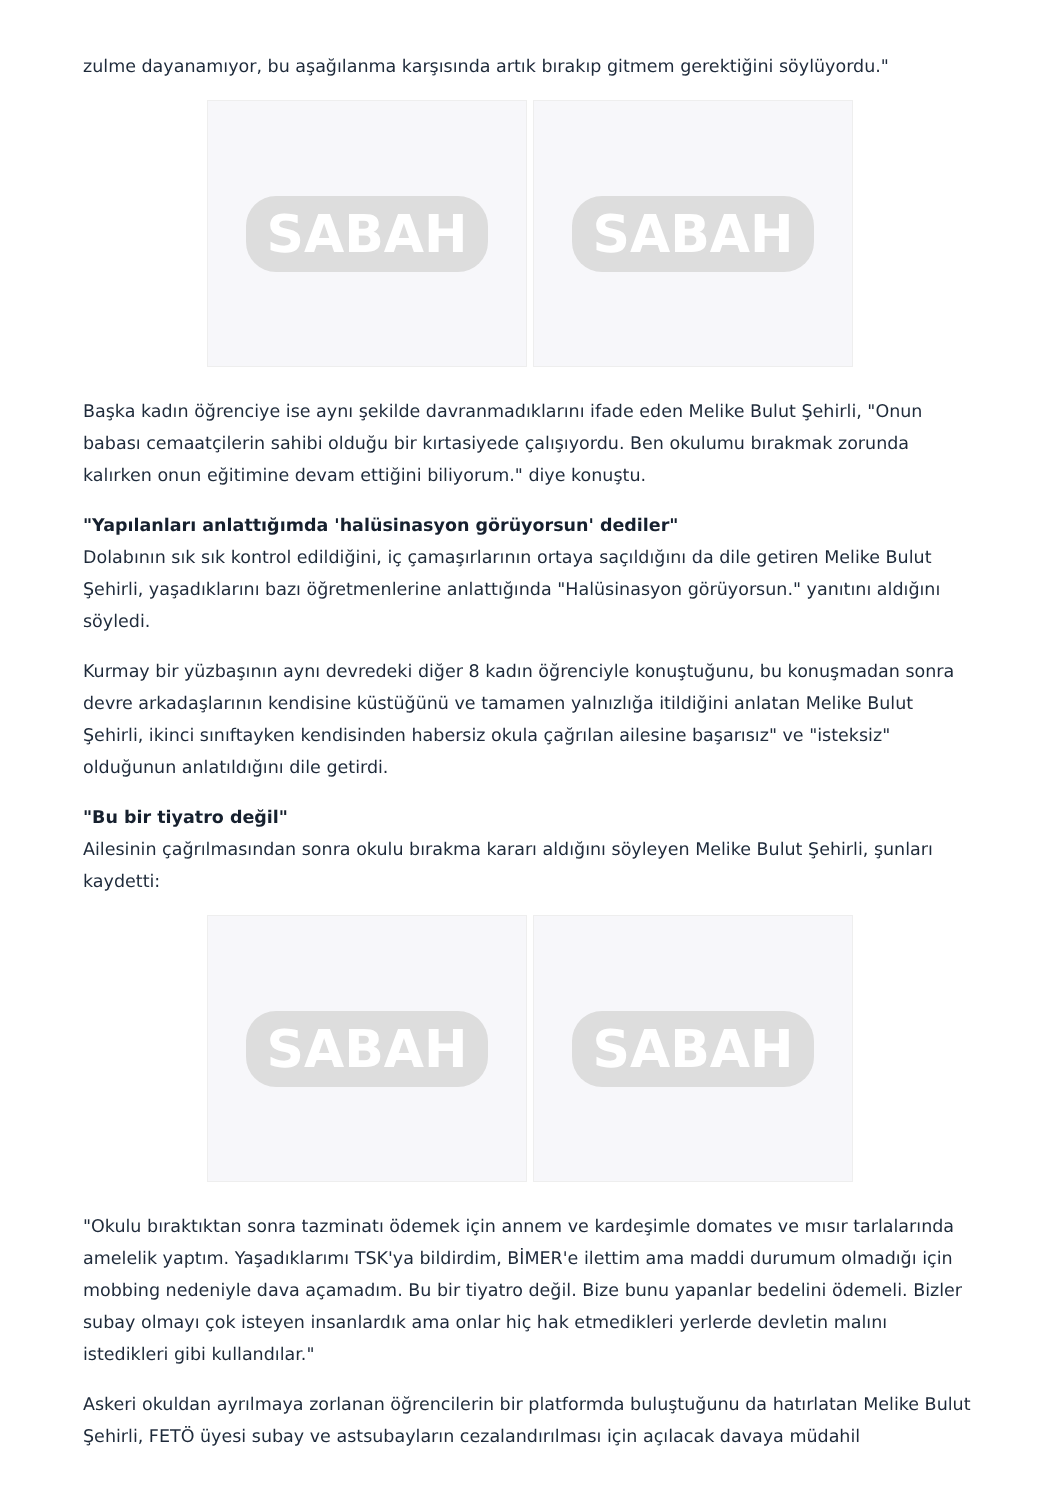zulme dayanamıyor, bu aşağılanma karşısında artık bırakıp gitmem gerektiğini söylüyordu."
SABAH SABAH
Başka kadın öğrenciye ise aynı şekilde davranmadıklarını ifade eden Melike Bulut Şehirli, "Onun babası cemaatçilerin sahibi olduğu bir kırtasiyede çalışıyordu. Ben okulumu bırakmak zorunda kalırken onun eğitimine devam ettiğini biliyorum." diye konuştu.
"Yapılanları anlattığımda 'halüsinasyon görüyorsun' dediler"
Dolabının sık sık kontrol edildiğini, iç çamaşırlarının ortaya saçıldığını da dile getiren Melike Bulut Şehirli, yaşadıklarını bazı öğretmenlerine anlattığında "Halüsinasyon görüyorsun." yanıtını aldığını söyledi.
Kurmay bir yüzbaşının aynı devredeki diğer 8 kadın öğrenciyle konuştuğunu, bu konuşmadan sonra devre arkadaşlarının kendisine küstüğünü ve tamamen yalnızlığa itildiğini anlatan Melike Bulut Şehirli, ikinci sınıftayken kendisinden habersiz okula çağrılan ailesine başarısız" ve "isteksiz" olduğunun anlatıldığını dile getirdi.
"Bu bir tiyatro değil"
Ailesinin çağrılmasından sonra okulu bırakma kararı aldığını söyleyen Melike Bulut Şehirli, şunları kaydetti:
SABAH SABAH
"Okulu bıraktıktan sonra tazminatı ödemek için annem ve kardeşimle domates ve mısır tarlalarında amelelik yaptım. Yaşadıklarımı TSK'ya bildirdim, BİMER'e ilettim ama maddi durumum olmadığı için mobbing nedeniyle dava açamadım. Bu bir tiyatro değil. Bize bunu yapanlar bedelini ödemeli. Bizler subay olmayı çok isteyen insanlardık ama onlar hiç hak etmedikleri yerlerde devletin malını istedikleri gibi kullandılar."
Askeri okuldan ayrılmaya zorlanan öğrencilerin bir platformda buluştuğunu da hatırlatan Melike Bulut Şehirli, FETÖ üyesi subay ve astsubayların cezalandırılması için açılacak davaya müdahil